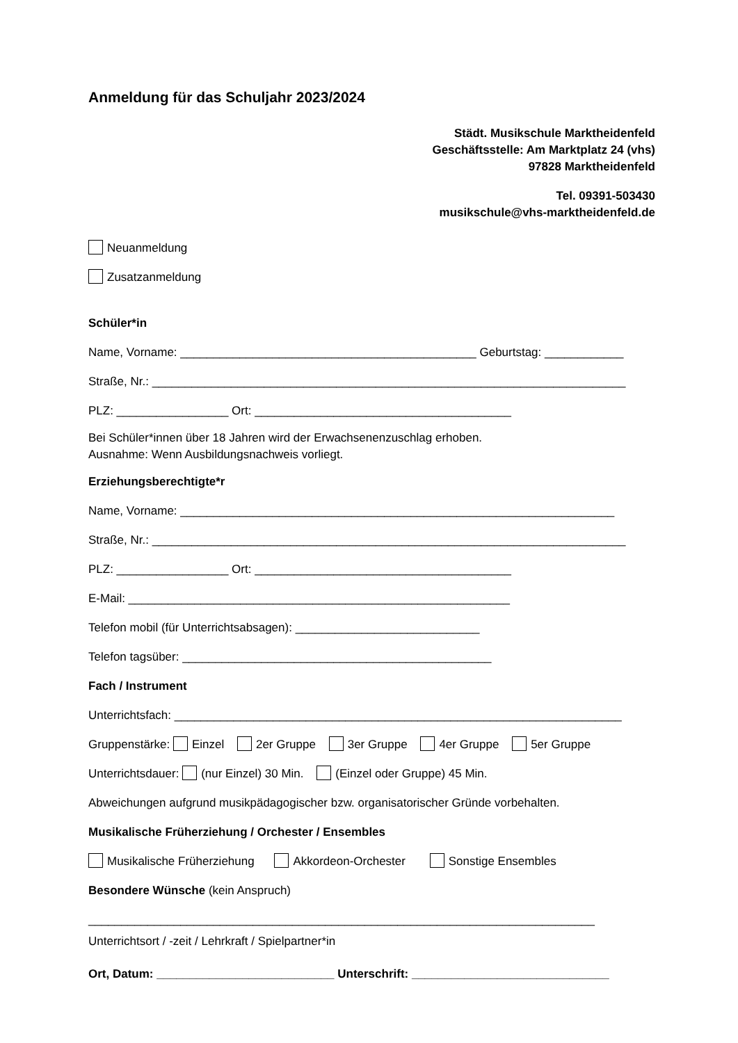Anmeldung für das Schuljahr 2023/2024
Städt. Musikschule Marktheidenfeld
Geschäftsstelle: Am Marktplatz 24 (vhs)
97828 Marktheidenfeld
Tel. 09391-503430
musikschule@vhs-marktheidenfeld.de
Neuanmeldung
Zusatzanmeldung
Schüler*in
Name, Vorname: _____________________________________________ Geburtstag: ____________
Straße, Nr.: ________________________________________________________________________
PLZ: _________________ Ort: _______________________________________
Bei Schüler*innen über 18 Jahren wird der Erwachsenenzuschlag erhoben.
Ausnahme: Wenn Ausbildungsnachweis vorliegt.
Erziehungsberechtigte*r
Name, Vorname: __________________________________________________________________
Straße, Nr.: ________________________________________________________________________
PLZ: _________________ Ort: _______________________________________
E-Mail: __________________________________________________________
Telefon mobil (für Unterrichtsabsagen): ____________________________
Telefon tagsüber: _______________________________________________
Fach / Instrument
Unterrichtsfach: ____________________________________________________________________
Gruppenstärke: Einzel 2er Gruppe 3er Gruppe 4er Gruppe 5er Gruppe
Unterrichtsdauer: (nur Einzel) 30 Min. (Einzel oder Gruppe) 45 Min.
Abweichungen aufgrund musikpädagogischer bzw. organisatorischer Gründe vorbehalten.
Musikalische Früherziehung / Orchester / Ensembles
Musikalische Früherziehung Akkordeon-Orchester Sonstige Ensembles
Besondere Wünsche (kein Anspruch)
_____________________________________________________________________________
Unterrichtsort / -zeit / Lehrkraft / Spielpartner*in
Ort, Datum: ___________________________ Unterschrift: ______________________________